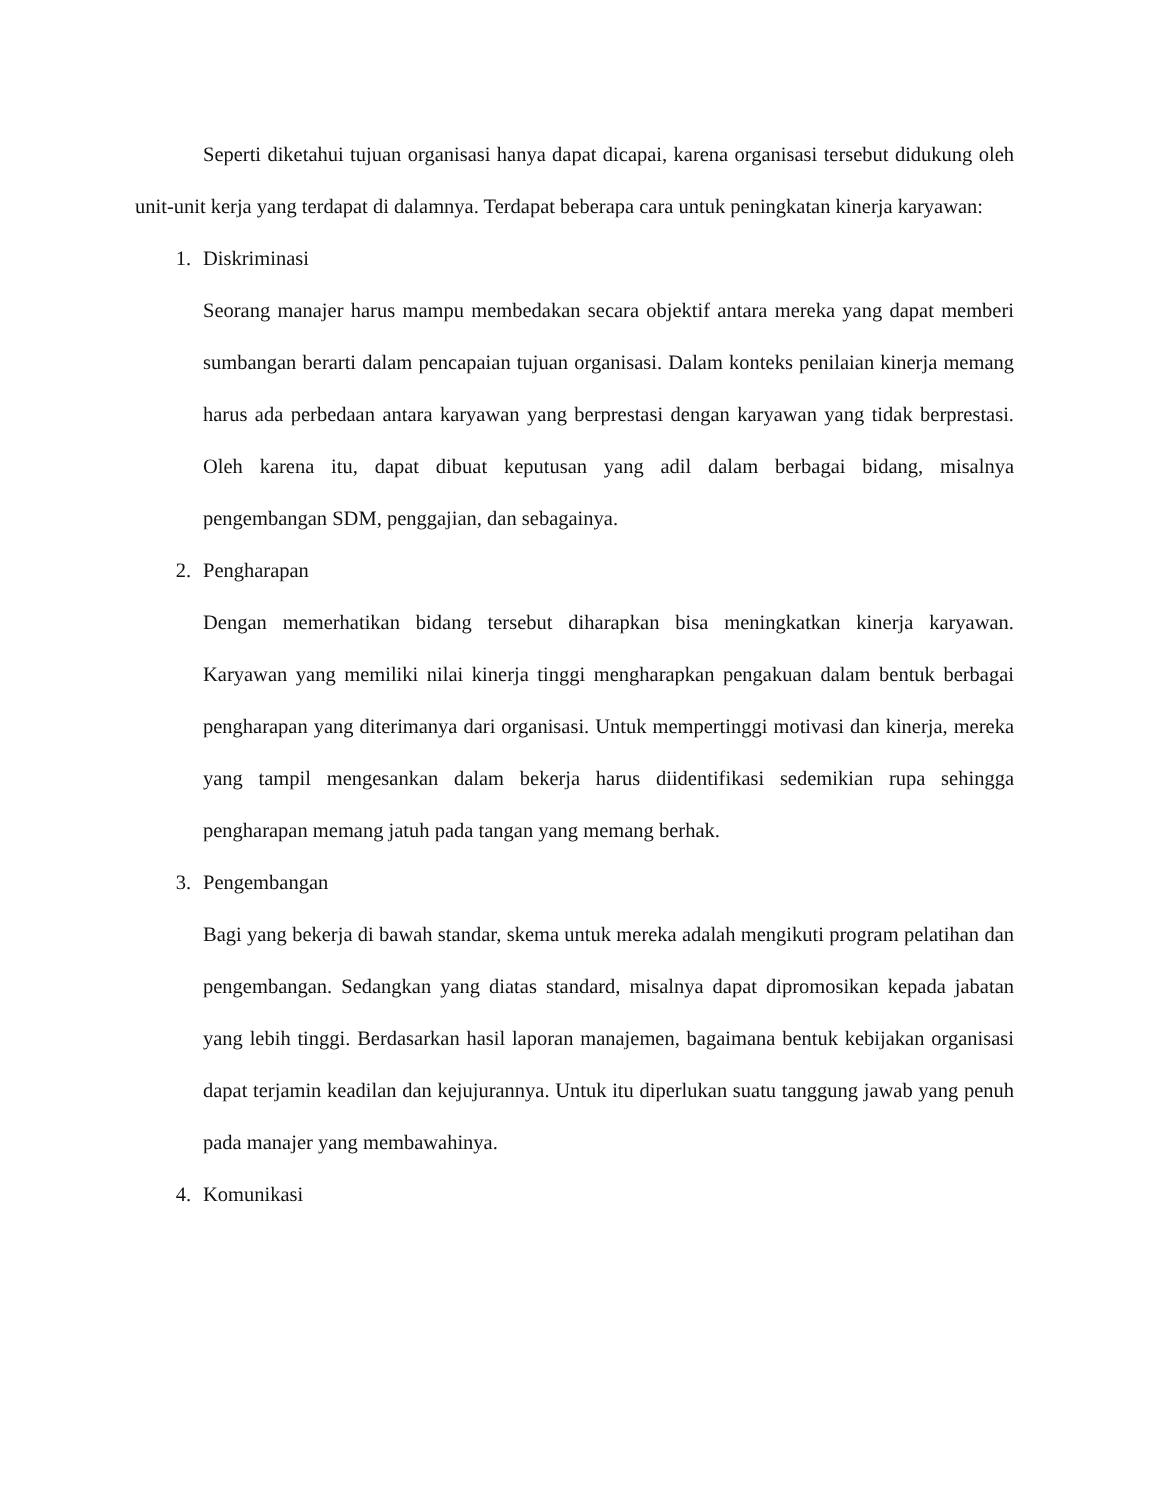Seperti diketahui tujuan organisasi hanya dapat dicapai, karena organisasi tersebut didukung oleh unit-unit kerja yang terdapat di dalamnya. Terdapat beberapa cara untuk peningkatan kinerja karyawan:
1. Diskriminasi
Seorang manajer harus mampu membedakan secara objektif antara mereka yang dapat memberi sumbangan berarti dalam pencapaian tujuan organisasi. Dalam konteks penilaian kinerja memang harus ada perbedaan antara karyawan yang berprestasi dengan karyawan yang tidak berprestasi. Oleh karena itu, dapat dibuat keputusan yang adil dalam berbagai bidang, misalnya pengembangan SDM, penggajian, dan sebagainya.
2. Pengharapan
Dengan memerhatikan bidang tersebut diharapkan bisa meningkatkan kinerja karyawan. Karyawan yang memiliki nilai kinerja tinggi mengharapkan pengakuan dalam bentuk berbagai pengharapan yang diterimanya dari organisasi. Untuk mempertinggi motivasi dan kinerja, mereka yang tampil mengesankan dalam bekerja harus diidentifikasi sedemikian rupa sehingga pengharapan memang jatuh pada tangan yang memang berhak.
3. Pengembangan
Bagi yang bekerja di bawah standar, skema untuk mereka adalah mengikuti program pelatihan dan pengembangan. Sedangkan yang diatas standard, misalnya dapat dipromosikan kepada jabatan yang lebih tinggi. Berdasarkan hasil laporan manajemen, bagaimana bentuk kebijakan organisasi dapat terjamin keadilan dan kejujurannya. Untuk itu diperlukan suatu tanggung jawab yang penuh pada manajer yang membawahinya.
4. Komunikasi